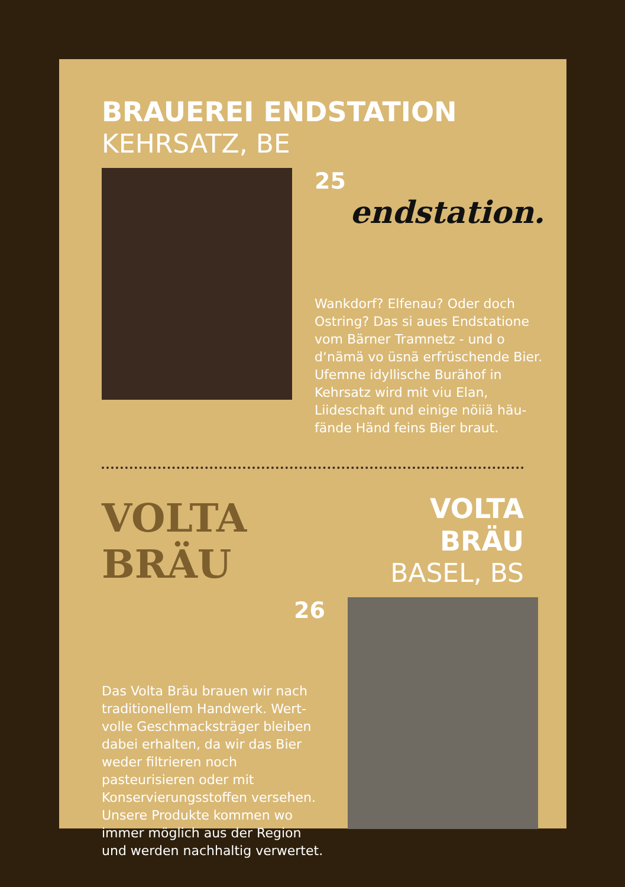BRAUEREI ENDSTATION
KEHRSATZ, BE
25 endstation.
Wankdorf? Elfenau? Oder doch Ostring? Das si aues Endstatione vom Bärner Tramnetz - und o d‘nämä vo üsnä erfrüschende Bier. Ufemne idyllische Burähof in Kehrsatz wird mit viu Elan, Liideschaft und einige nöiiä häu-fände Händ feins Bier braut.
VOLTA BRÄU
VOLTA BRÄU
BASEL, BS
26
Das Volta Bräu brauen wir nach traditionellem Handwerk. Wert-volle Geschmacksträger bleiben dabei erhalten, da wir das Bier weder filtrieren noch pasteurisieren oder mit Konservierungsstoffen versehen. Unsere Produkte kommen wo immer möglich aus der Region und werden nachhaltig verwertet.